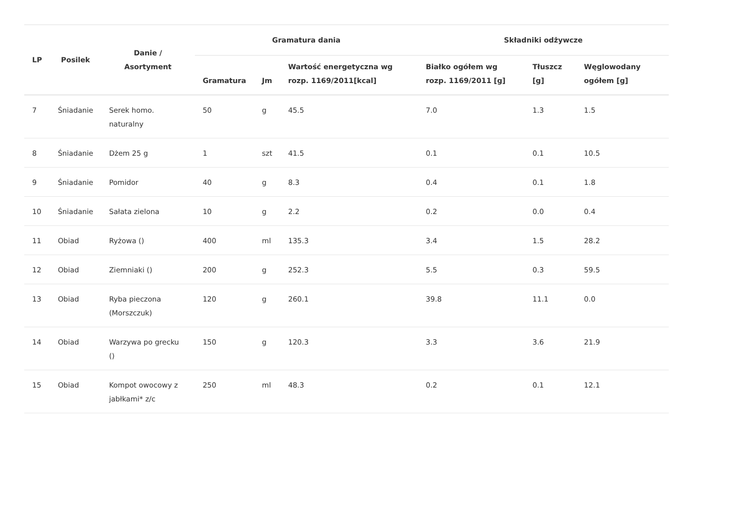| LP | Posilek | Danie / Asortyment | Gramatura dania | | | Składniki odżywcze | | |
| --- | --- | --- | --- | --- | --- | --- | --- | --- |
| | | | Gramatura | Jm | Wartość energetyczna wg rozp. 1169/2011[kcal] | Białko ogółem wg rozp. 1169/2011 [g] | Tłuszcz [g] | Węglowodany ogółem [g] |
| 7 | Śniadanie | Serek homo. naturalny | 50 | g | 45.5 | 7.0 | 1.3 | 1.5 |
| 8 | Śniadanie | Dżem 25 g | 1 | szt | 41.5 | 0.1 | 0.1 | 10.5 |
| 9 | Śniadanie | Pomidor | 40 | g | 8.3 | 0.4 | 0.1 | 1.8 |
| 10 | Śniadanie | Sałata zielona | 10 | g | 2.2 | 0.2 | 0.0 | 0.4 |
| 11 | Obiad | Ryżowa () | 400 | ml | 135.3 | 3.4 | 1.5 | 28.2 |
| 12 | Obiad | Ziemniaki () | 200 | g | 252.3 | 5.5 | 0.3 | 59.5 |
| 13 | Obiad | Ryba pieczona (Morszczuk) | 120 | g | 260.1 | 39.8 | 11.1 | 0.0 |
| 14 | Obiad | Warzywa po grecku () | 150 | g | 120.3 | 3.3 | 3.6 | 21.9 |
| 15 | Obiad | Kompot owocowy z jabłkami* z/c | 250 | ml | 48.3 | 0.2 | 0.1 | 12.1 |